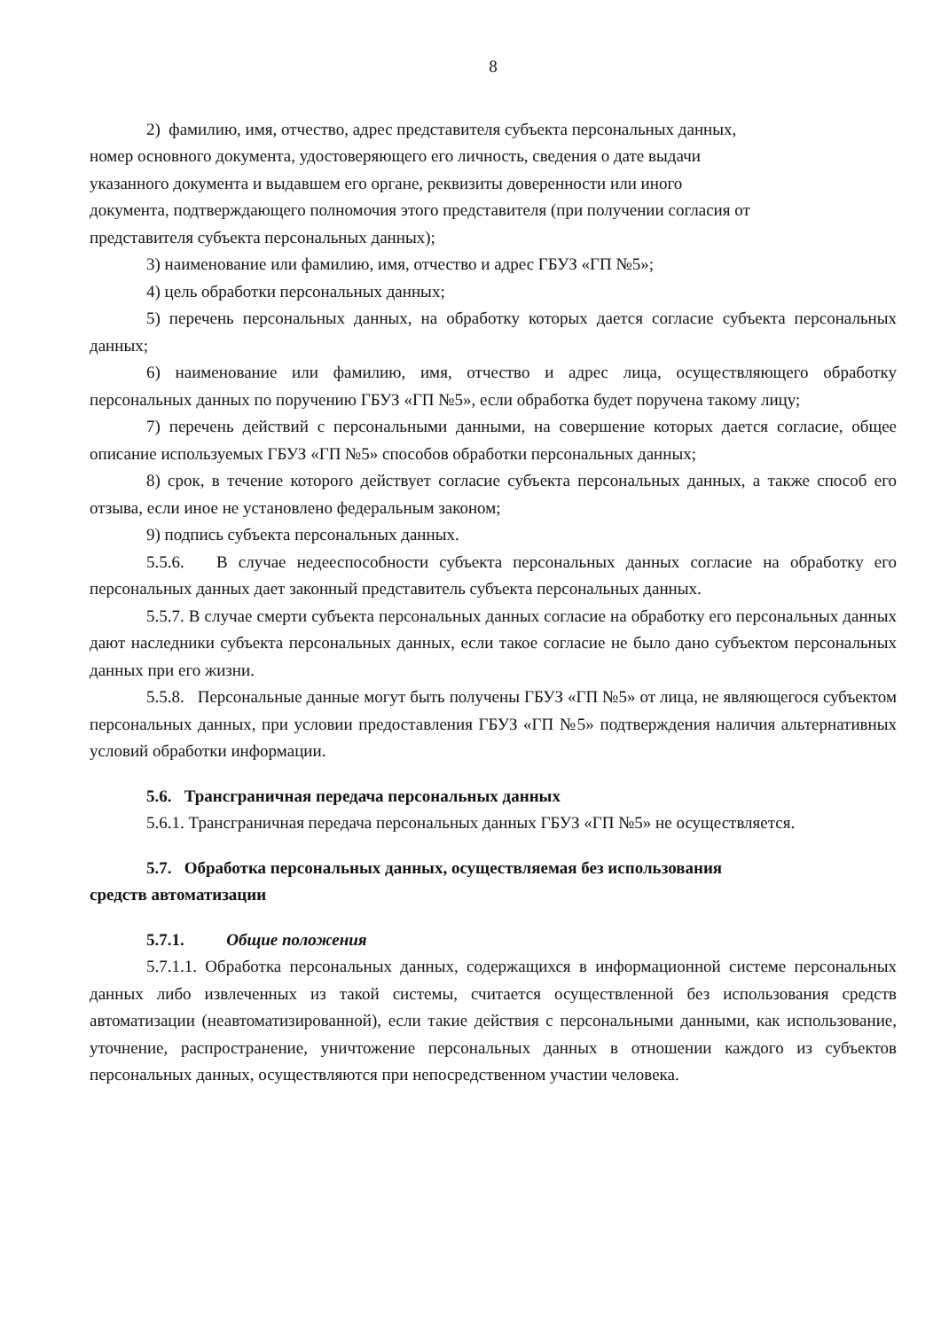8
2) фамилию, имя, отчество, адрес представителя субъекта персональных данных,
номер основного документа, удостоверяющего его личность, сведения о дате выдачи
указанного документа и выдавшем его органе, реквизиты доверенности или иного
документа, подтверждающего полномочия этого представителя (при получении согласия от
представителя субъекта персональных данных);
3) наименование или фамилию, имя, отчество и адрес ГБУЗ «ГП №5»;
4) цель обработки персональных данных;
5) перечень персональных данных, на обработку которых дается согласие субъекта персональных данных;
6) наименование или фамилию, имя, отчество и адрес лица, осуществляющего обработку персональных данных по поручению ГБУЗ «ГП №5», если обработка будет поручена такому лицу;
7) перечень действий с персональными данными, на совершение которых дается согласие, общее описание используемых ГБУЗ «ГП №5» способов обработки персональных данных;
8) срок, в течение которого действует согласие субъекта персональных данных, а также способ его отзыва, если иное не установлено федеральным законом;
9) подпись субъекта персональных данных.
5.5.6. В случае недееспособности субъекта персональных данных согласие на обработку его персональных данных дает законный представитель субъекта персональных данных.
5.5.7. В случае смерти субъекта персональных данных согласие на обработку его персональных данных дают наследники субъекта персональных данных, если такое согласие не было дано субъектом персональных данных при его жизни.
5.5.8. Персональные данные могут быть получены ГБУЗ «ГП №5» от лица, не являющегося субъектом персональных данных, при условии предоставления ГБУЗ «ГП №5» подтверждения наличия альтернативных условий обработки информации.
5.6. Трансграничная передача персональных данных
5.6.1. Трансграничная передача персональных данных ГБУЗ «ГП №5» не осуществляется.
5.7. Обработка персональных данных, осуществляемая без использования
средств автоматизации
5.7.1. Общие положения
5.7.1.1. Обработка персональных данных, содержащихся в информационной системе персональных данных либо извлеченных из такой системы, считается осуществленной без использования средств автоматизации (неавтоматизированной), если такие действия с персональными данными, как использование, уточнение, распространение, уничтожение персональных данных в отношении каждого из субъектов персональных данных, осуществляются при непосредственном участии человека.